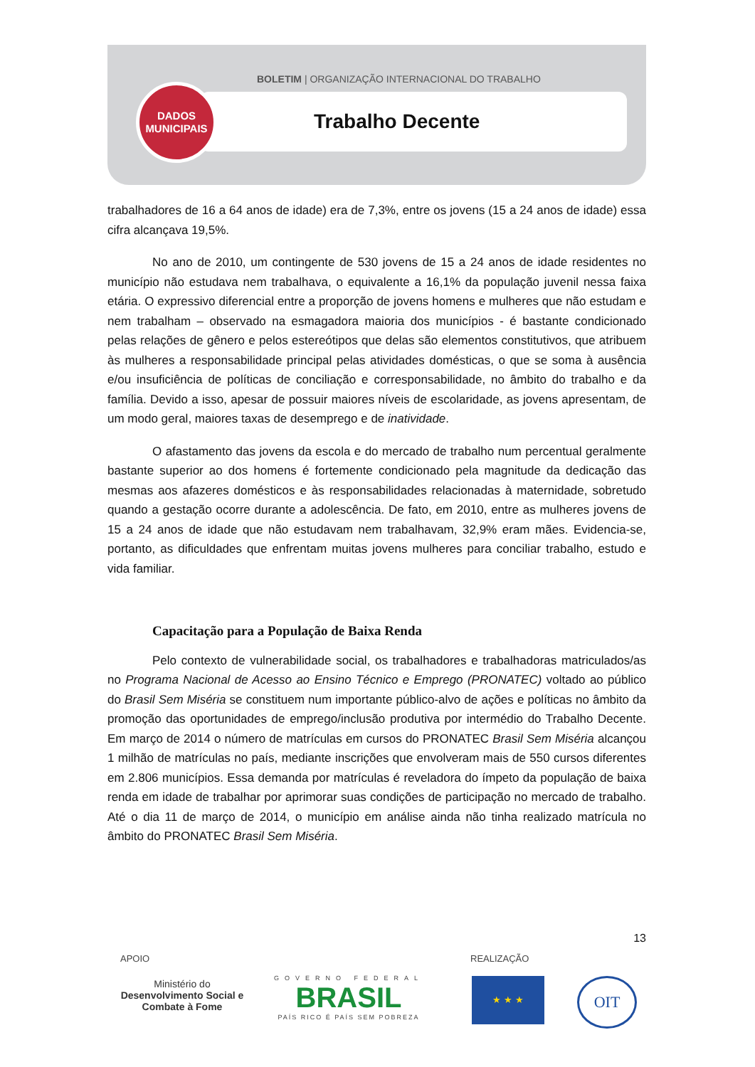BOLETIM | ORGANIZAÇÃO INTERNACIONAL DO TRABALHO
Trabalho Decente
DADOS
MUNICIPAIS
trabalhadores de 16 a 64 anos de idade) era de 7,3%, entre os jovens (15 a 24 anos de idade) essa cifra alcançava 19,5%.
No ano de 2010, um contingente de 530 jovens de 15 a 24 anos de idade residentes no município não estudava nem trabalhava, o equivalente a 16,1% da população juvenil nessa faixa etária. O expressivo diferencial entre a proporção de jovens homens e mulheres que não estudam e nem trabalham – observado na esmagadora maioria dos municípios - é bastante condicionado pelas relações de gênero e pelos estereótipos que delas são elementos constitutivos, que atribuem às mulheres a responsabilidade principal pelas atividades domésticas, o que se soma à ausência e/ou insuficiência de políticas de conciliação e corresponsabilidade, no âmbito do trabalho e da família. Devido a isso, apesar de possuir maiores níveis de escolaridade, as jovens apresentam, de um modo geral, maiores taxas de desemprego e de inatividade.
O afastamento das jovens da escola e do mercado de trabalho num percentual geralmente bastante superior ao dos homens é fortemente condicionado pela magnitude da dedicação das mesmas aos afazeres domésticos e às responsabilidades relacionadas à maternidade, sobretudo quando a gestação ocorre durante a adolescência. De fato, em 2010, entre as mulheres jovens de 15 a 24 anos de idade que não estudavam nem trabalhavam, 32,9% eram mães. Evidencia-se, portanto, as dificuldades que enfrentam muitas jovens mulheres para conciliar trabalho, estudo e vida familiar.
Capacitação para a População de Baixa Renda
Pelo contexto de vulnerabilidade social, os trabalhadores e trabalhadoras matriculados/as no Programa Nacional de Acesso ao Ensino Técnico e Emprego (PRONATEC) voltado ao público do Brasil Sem Miséria se constituem num importante público-alvo de ações e políticas no âmbito da promoção das oportunidades de emprego/inclusão produtiva por intermédio do Trabalho Decente. Em março de 2014 o número de matrículas em cursos do PRONATEC Brasil Sem Miséria alcançou 1 milhão de matrículas no país, mediante inscrições que envolveram mais de 550 cursos diferentes em 2.806 municípios. Essa demanda por matrículas é reveladora do ímpeto da população de baixa renda em idade de trabalhar por aprimorar suas condições de participação no mercado de trabalho. Até o dia 11 de março de 2014, o município em análise ainda não tinha realizado matrícula no âmbito do PRONATEC Brasil Sem Miséria.
13
APOIO REALIZAÇÃO
Ministério do
Desenvolvimento Social e Combate à Fome
GOVERNO FEDERAL
BRASIL
PAÍS RICO É PAÍS SEM POBREZA
★ ★ ★ OIT